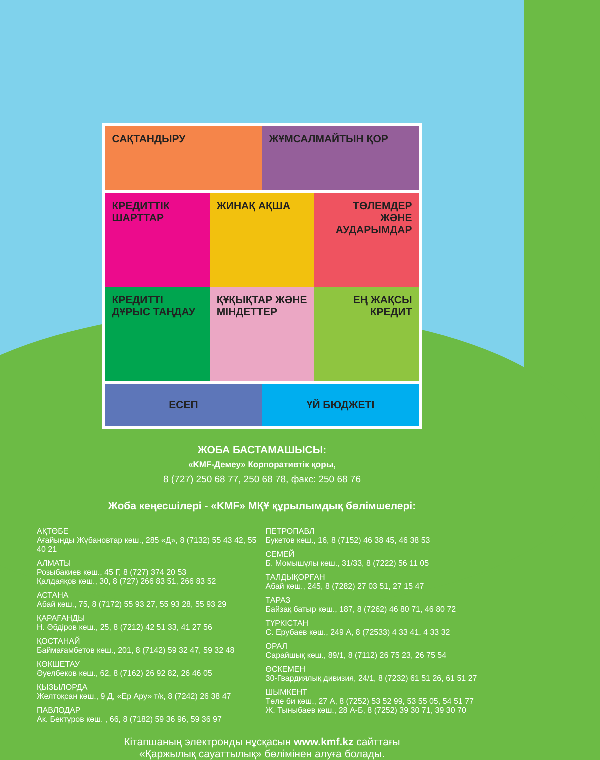САҚТАНДЫРУ
ЖҰМСАЛМАЙТЫН ҚОР
КРЕДИТТІК ШАРТТАР
ЖИНАҚ АҚША
ТӨЛЕМДЕР ЖӘНЕ АУДАРЫМДАР
КРЕДИТТІ ДҰРЫС ТАҢДАУ
ҚҰҚЫҚТАР ЖӘНЕ МІНДЕТТЕР
ЕҢ ЖАҚСЫ КРЕДИТ
ЕСЕП
ҮЙ БЮДЖЕТІ
ЖОБА БАСТАМАШЫСЫ:
«KMF-Демеу» Корпоративтік қоры,
8 (727) 250 68 77, 250 68 78, факс: 250 68 76
Жоба кеңесшілері - «KMF» МҚҰ құрылымдық бөлімшелері:
АҚТӨБЕ
Ағайынды Жұбановтар көш., 285 «Д», 8 (7132) 55 43 42, 55 40 21
АЛМАТЫ
Розыбакиев көш., 45 Г, 8 (727) 374 20 53
Қалдаяқов көш., 30, 8 (727) 266 83 51, 266 83 52
АСТАНА
Абай көш., 75, 8 (7172) 55 93 27, 55 93 28, 55 93 29
ҚАРАҒАНДЫ
Н. Әбдіров көш., 25, 8 (7212) 42 51 33, 41 27 56
ҚОСТАНАЙ
Баймағамбетов көш., 201, 8 (7142) 59 32 47, 59 32 48
КӨКШЕТАУ
Әуелбеков көш., 62, 8 (7162) 26 92 82, 26 46 05
ҚЫЗЫЛОРДА
Желтоқсан көш., 9 Д, «Ер Ару» т/к, 8 (7242) 26 38 47
ПАВЛОДАР
Ак. Бектұров көш. , 66, 8 (7182) 59 36 96, 59 36 97
ПЕТРОПАВЛ
Букетов көш., 16, 8 (7152) 46 38 45, 46 38 53
СЕМЕЙ
Б. Момышұлы көш., 31/33, 8 (7222) 56 11 05
ТАЛДЫҚОРҒАН
Абай көш., 245, 8 (7282) 27 03 51, 27 15 47
ТАРАЗ
Байзақ батыр көш., 187, 8 (7262) 46 80 71, 46 80 72
ТҮРКІСТАН
С. Ерубаев көш., 249 А, 8 (72533) 4 33 41, 4 33 32
ОРАЛ
Сарайшық көш., 89/1, 8 (7112) 26 75 23, 26 75 54
ӨСКЕМЕН
30-Гвардиялық дивизия, 24/1, 8 (7232) 61 51 26, 61 51 27
ШЫМКЕНТ
Төле би көш., 27 А, 8 (7252) 53 52 99, 53 55 05, 54 51 77
Ж. Тыныбаев көш., 28 А-Б, 8 (7252) 39 30 71, 39 30 70
Кітапшаның электронды нұсқасын www.kmf.kz сайттағы
«Қаржылық сауаттылық» бөлімінен алуға болады.